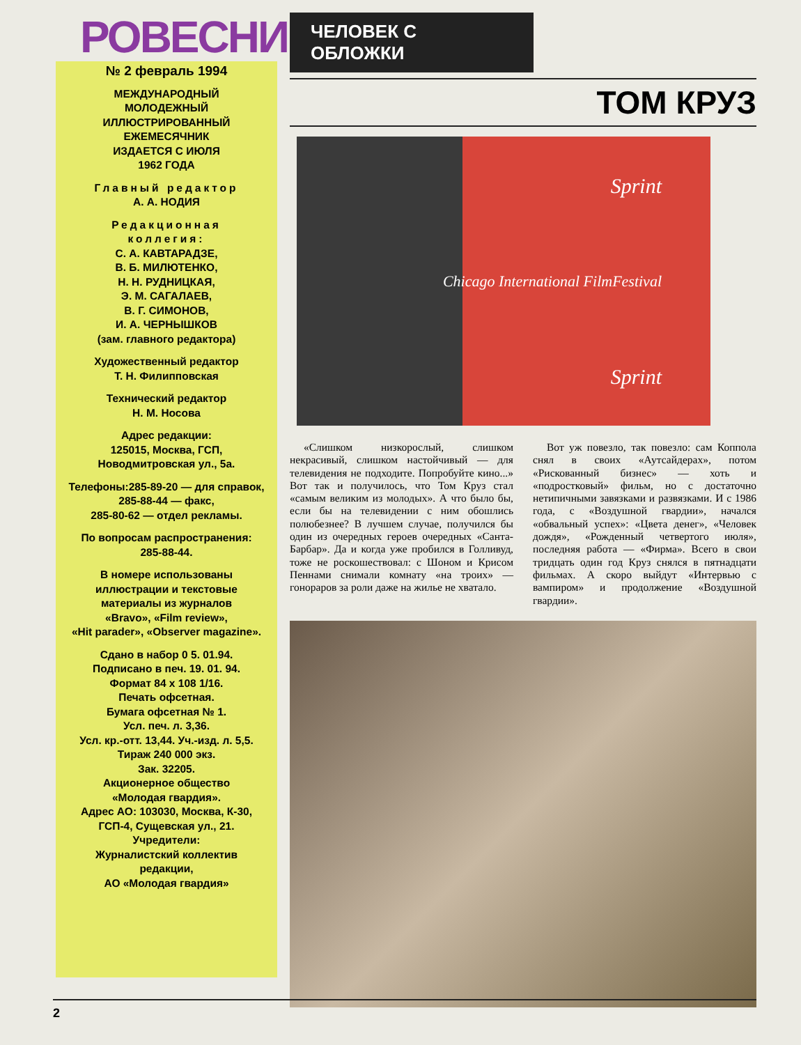РОВЕСНИК
№ 2 февраль 1994
МЕЖДУНАРОДНЫЙ
МОЛОДЕЖНЫЙ
ИЛЛЮСТРИРОВАННЫЙ
ЕЖЕМЕСЯЧНИК
ИЗДАЕТСЯ С ИЮЛЯ
1962 ГОДА
Главный редактор
А. А. НОДИЯ
Редакционная
коллегия:
С. А. КАВТАРАДЗЕ,
В. Б. МИЛЮТЕНКО,
Н. Н. РУДНИЦКАЯ,
Э. М. САГАЛАЕВ,
В. Г. СИМОНОВ,
И. А. ЧЕРНЫШКОВ
(зам. главного редактора)
Художественный редактор
Т. Н. Филипповская
Технический редактор
Н. М. Носова
Адрес редакции:
125015, Москва, ГСП,
Новодмитровская ул., 5а.
Телефоны:285-89-20 — для справок,
285-88-44 — факс,
285-80-62 — отдел рекламы.
По вопросам распространения:
285-88-44.
В номере использованы
иллюстрации и текстовые
материалы из журналов
«Bravo», «Film review»,
«Hit parader», «Observer magazine».
Сдано в набор 0 5. 01.94.
Подписано в печ. 19. 01. 94.
Формат 84 х 108 1/16.
Печать офсетная.
Бумага офсетная № 1.
Усл. печ. л. 3,36.
Усл. кр.-отт. 13,44. Уч.-изд. л. 5,5.
Тираж 240 000 экз.
Зак. 32205.
Акционерное общество
«Молодая гвардия».
Адрес АО: 103030, Москва, К-30,
ГСП-4, Сущевская ул., 21.
Учредители:
Журналистский коллектив
редакции,
АО «Молодая гвардия»
ЧЕЛОВЕК С ОБЛОЖКИ
ТОМ КРУЗ
Sprint
Chicago International FilmFestival
Sprint
«Слишком низкорослый, слишком некрасивый, слишком настойчивый — для телевидения не подходите. Попробуйте кино...» Вот так и получилось, что Том Круз стал «самым великим из молодых». А что было бы, если бы на телевидении с ним обошлись полюбезнее? В лучшем случае, получился бы один из очередных героев очередных «Санта-Барбар». Да и когда уже пробился в Голливуд, тоже не роскошествовал: с Шоном и Крисом Пеннами снимали комнату «на троих» — гонораров за роли даже на жилье не хватало.
Вот уж повезло, так повезло: сам Коппола снял в своих «Аутсайдерах», потом «Рискованный бизнес» — хоть и «подростковый» фильм, но с достаточно нетипичными завязками и развязками. И с 1986 года, с «Воздушной гвардии», начался «обвальный успех»: «Цвета денег», «Человек дождя», «Рожденный четвертого июля», последняя работа — «Фирма». Всего в свои тридцать один год Круз снялся в пятнадцати фильмах. А скоро выйдут «Интервью с вампиром» и продолжение «Воздушной гвардии».
2